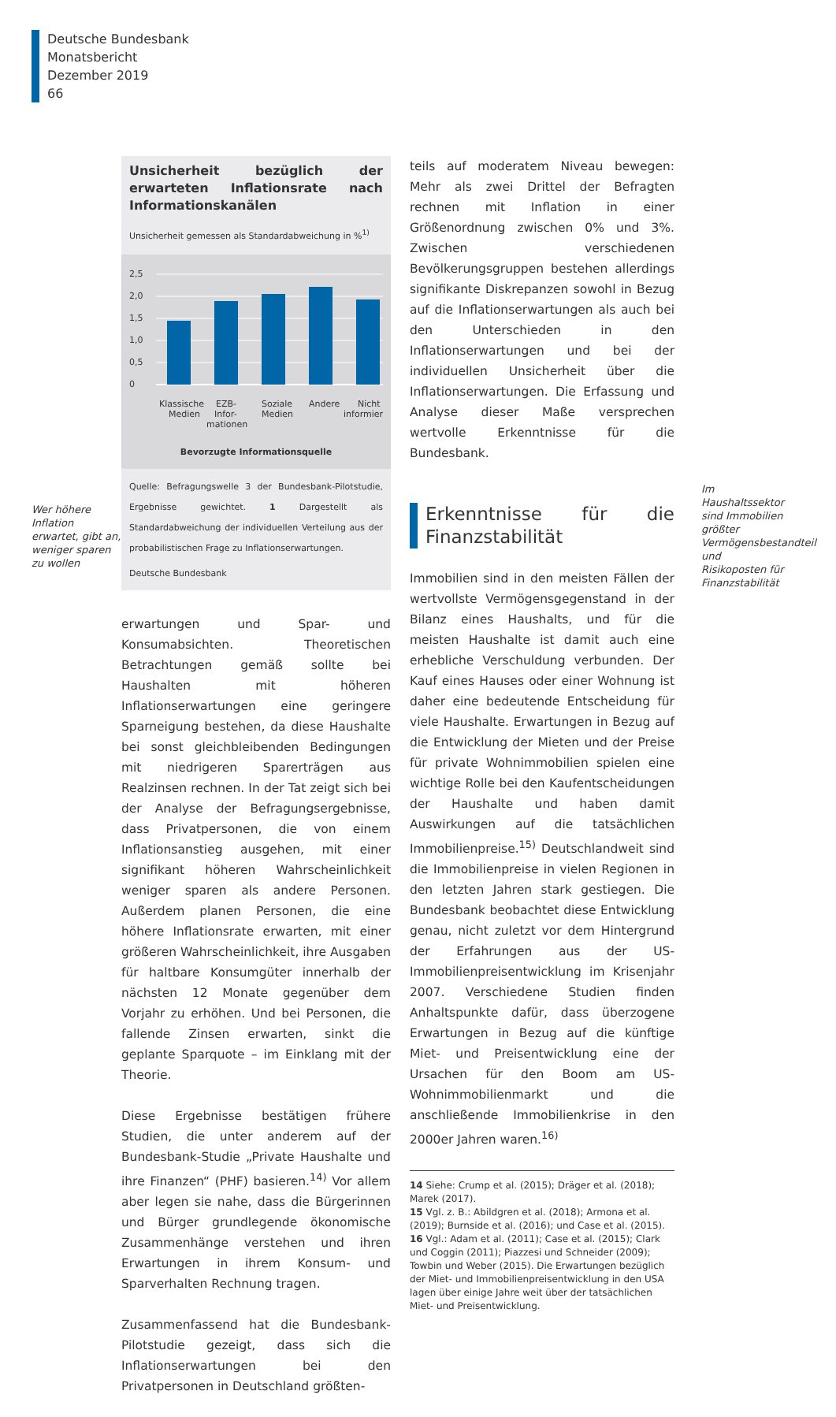Deutsche Bundesbank
Monatsbericht
Dezember 2019
66
Wer höhere Inflation erwartet, gibt an, weniger sparen zu wollen
Unsicherheit bezüglich der erwarteten Inflationsrate nach Informationskanälen
Unsicherheit gemessen als Standardabweichung in %<sup>1)</sup>
2,5
2,0
1,5
1,0
0,5
0
Klassische
Medien
EZB-
Infor-
mationen
Soziale
Medien
Andere
Nicht
informiert
Bevorzugte Informationsquelle
Quelle: Befragungswelle 3 der Bundesbank-Pilotstudie, Ergebnisse gewichtet. 1 Dargestellt als Standardabweichung der individuellen Verteilung aus der probabilistischen Frage zu Inflationserwartungen.
Deutsche Bundesbank
erwartungen und Spar- und Konsumabsichten. Theoretischen Betrachtungen gemäß sollte bei Haushalten mit höheren Inflationserwartungen eine geringere Sparneigung bestehen, da diese Haushalte bei sonst gleichbleibenden Bedingungen mit niedrigeren Sparerträgen aus Realzinsen rechnen. In der Tat zeigt sich bei der Analyse der Befragungsergebnisse, dass Privatpersonen, die von einem Inflationsanstieg ausgehen, mit einer signifikant höheren Wahrscheinlichkeit weniger sparen als andere Personen. Außerdem planen Personen, die eine höhere Inflationsrate erwarten, mit einer größeren Wahrscheinlichkeit, ihre Ausgaben für haltbare Konsumgüter innerhalb der nächsten 12 Monate gegenüber dem Vorjahr zu erhöhen. Und bei Personen, die fallende Zinsen erwarten, sinkt die geplante Sparquote – im Einklang mit der Theorie.
Diese Ergebnisse bestätigen frühere Studien, die unter anderem auf der Bundesbank-Studie „Private Haushalte und ihre Finanzen“ (PHF) basieren.<sup>14)</sup> Vor allem aber legen sie nahe, dass die Bürgerinnen und Bürger grundlegende ökonomische Zusammenhänge verstehen und ihren Erwartungen in ihrem Konsum- und Sparverhalten Rechnung tragen.
Zusammenfassend hat die Bundesbank-Pilotstudie gezeigt, dass sich die Inflationserwartungen bei den Privatpersonen in Deutschland größten-
teils auf moderatem Niveau bewegen: Mehr als zwei Drittel der Befragten rechnen mit Inflation in einer Größenordnung zwischen 0% und 3%. Zwischen verschiedenen Bevölkerungsgruppen bestehen allerdings signifikante Diskrepanzen sowohl in Bezug auf die Inflationserwartungen als auch bei den Unterschieden in den Inflationserwartungen und bei der individuellen Unsicherheit über die Inflationserwartungen. Die Erfassung und Analyse dieser Maße versprechen wertvolle Erkenntnisse für die Bundesbank.
Erkenntnisse für die Finanzstabilität
Immobilien sind in den meisten Fällen der wertvollste Vermögensgegenstand in der Bilanz eines Haushalts, und für die meisten Haushalte ist damit auch eine erhebliche Verschuldung verbunden. Der Kauf eines Hauses oder einer Wohnung ist daher eine bedeutende Entscheidung für viele Haushalte. Erwartungen in Bezug auf die Entwicklung der Mieten und der Preise für private Wohnimmobilien spielen eine wichtige Rolle bei den Kaufentscheidungen der Haushalte und haben damit Auswirkungen auf die tatsächlichen Immobilienpreise.<sup>15)</sup> Deutschlandweit sind die Immobilienpreise in vielen Regionen in den letzten Jahren stark gestiegen. Die Bundesbank beobachtet diese Entwicklung genau, nicht zuletzt vor dem Hintergrund der Erfahrungen aus der US-Immobilienpreisentwicklung im Krisenjahr 2007. Verschiedene Studien finden Anhaltspunkte dafür, dass überzogene Erwartungen in Bezug auf die künftige Miet- und Preisentwicklung eine der Ursachen für den Boom am US-Wohnimmobilienmarkt und die anschließende Immobilienkrise in den 2000er Jahren waren.<sup>16)</sup>
14 Siehe: Crump et al. (2015); Dräger et al. (2018); Marek (2017).
15 Vgl. z. B.: Abildgren et al. (2018); Armona et al. (2019); Burnside et al. (2016); und Case et al. (2015).
16 Vgl.: Adam et al. (2011); Case et al. (2015); Clark und Coggin (2011); Piazzesi und Schneider (2009); Towbin und Weber (2015). Die Erwartungen bezüglich der Miet- und Immobilienpreisentwicklung in den USA lagen über einige Jahre weit über der tatsächlichen Miet- und Preisentwicklung.
Im Haushaltssektor sind Immobilien größter Vermögensbestandteil und Risikoposten für Finanzstabilität